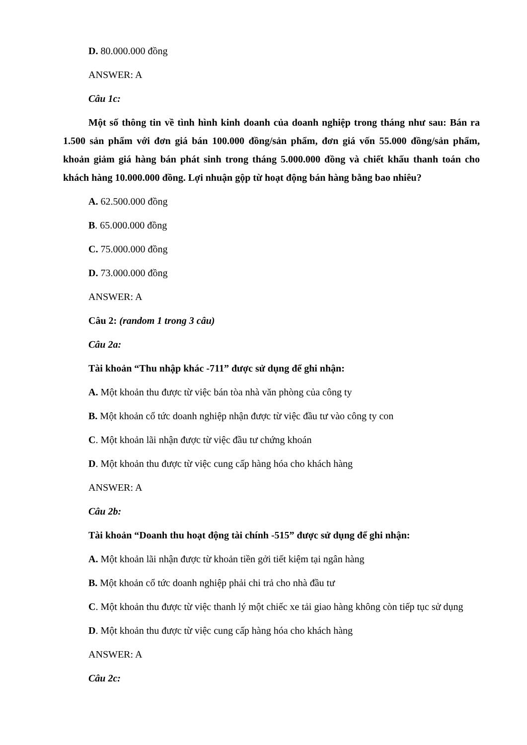D. 80.000.000 đồng
ANSWER: A
Câu 1c:
Một số thông tin về tình hình kinh doanh của doanh nghiệp trong tháng như sau: Bán ra 1.500 sản phẩm với đơn giá bán 100.000 đồng/sản phẩm, đơn giá vốn 55.000 đồng/sản phẩm, khoản giảm giá hàng bán phát sinh trong tháng 5.000.000 đồng và chiết khấu thanh toán cho khách hàng 10.000.000 đồng. Lợi nhuận gộp từ hoạt động bán hàng bằng bao nhiêu?
A. 62.500.000 đồng
B. 65.000.000 đồng
C. 75.000.000 đồng
D. 73.000.000 đồng
ANSWER: A
Câu 2: (random 1 trong 3 câu)
Câu 2a:
Tài khoản “Thu nhập khác -711” được sử dụng để ghi nhận:
A. Một khoản thu được từ việc bán tòa nhà văn phòng của công ty
B. Một khoản cổ tức doanh nghiệp nhận được từ việc đầu tư vào công ty con
C. Một khoản lãi nhận được từ việc đầu tư chứng khoán
D. Một khoản thu được từ việc cung cấp hàng hóa cho khách hàng
ANSWER: A
Câu 2b:
Tài khoản “Doanh thu hoạt động tài chính -515” được sử dụng để ghi nhận:
A. Một khoản lãi nhận được từ khoản tiền gởi tiết kiệm tại ngân hàng
B. Một khoản cổ tức doanh nghiệp phải chi trả cho nhà đầu tư
C. Một khoản thu được từ việc thanh lý một chiếc xe tải giao hàng không còn tiếp tục sử dụng
D. Một khoản thu được từ việc cung cấp hàng hóa cho khách hàng
ANSWER: A
Câu 2c: